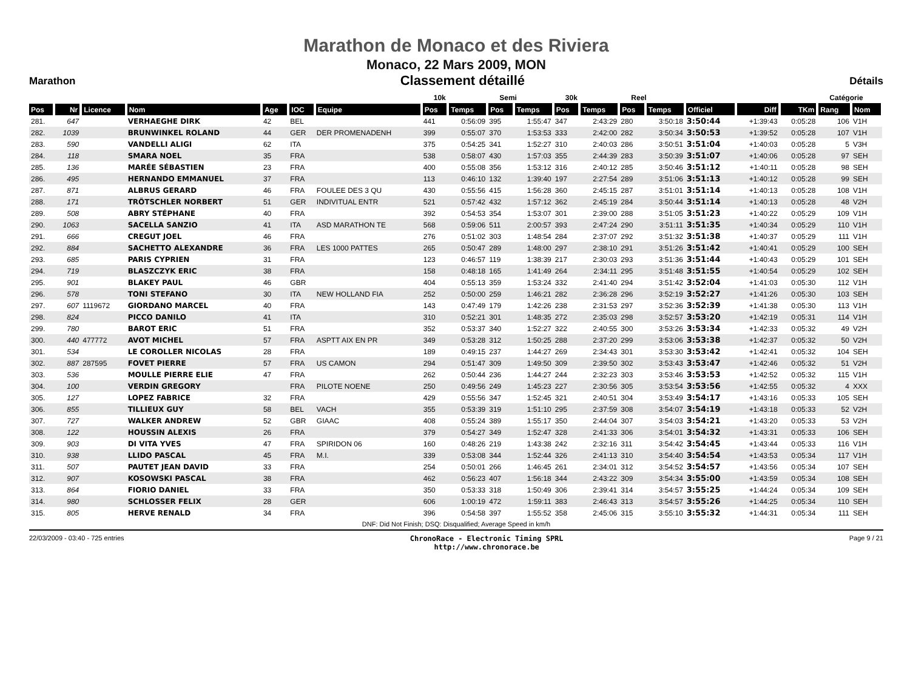Marathon de Monaco et des Riviera
Monaco, 22 Mars 2009, MON
Marathon Classement détaillé Détails
| | | | | | | | 10k | | Semi | | 30k | | Reel | | | | | Catégorie | |
| --- | --- | --- | --- | --- | --- | --- | --- | --- | --- | --- | --- | --- | --- | --- | --- | --- | --- | --- | --- |
| Pos | Nr | Licence | Nom | Age | IOC | Equipe | Pos | Temps | Pos | Temps | Pos | Temps | Pos | Temps | Officiel | Diff | TKm | Rang | Nom |
| 281. | 647 | | VERHAEGHE DIRK | 42 | BEL | | 441 | 0:56:09 | 395 | 1:55:47 | 347 | 2:43:29 | 280 | 3:50:18 | 3:50:44 | +1:39:43 | 0:05:28 | 106 | V1H |
| 282. | 1039 | | BRUNWINKEL ROLAND | 44 | GER | DER PROMENADENH | 399 | 0:55:07 | 370 | 1:53:53 | 333 | 2:42:00 | 282 | 3:50:34 | 3:50:53 | +1:39:52 | 0:05:28 | 107 | V1H |
| 283. | 590 | | VANDELLI ALIGI | 62 | ITA | | 375 | 0:54:25 | 341 | 1:52:27 | 310 | 2:40:03 | 286 | 3:50:51 | 3:51:04 | +1:40:03 | 0:05:28 | 5 | V3H |
| 284. | 118 | | SMARA NOEL | 35 | FRA | | 538 | 0:58:07 | 430 | 1:57:03 | 355 | 2:44:39 | 283 | 3:50:39 | 3:51:07 | +1:40:06 | 0:05:28 | 97 | SEH |
| 285. | 136 | | MARÉE SÉBASTIEN | 23 | FRA | | 400 | 0:55:08 | 356 | 1:53:12 | 316 | 2:40:12 | 285 | 3:50:46 | 3:51:12 | +1:40:11 | 0:05:28 | 98 | SEH |
| 286. | 495 | | HERNANDO EMMANUEL | 37 | FRA | | 113 | 0:46:10 | 132 | 1:39:40 | 197 | 2:27:54 | 289 | 3:51:06 | 3:51:13 | +1:40:12 | 0:05:28 | 99 | SEH |
| 287. | 871 | | ALBRUS GERARD | 46 | FRA | FOULEE DES 3 QU | 430 | 0:55:56 | 415 | 1:56:28 | 360 | 2:45:15 | 287 | 3:51:01 | 3:51:14 | +1:40:13 | 0:05:28 | 108 | V1H |
| 288. | 171 | | TRÖTSCHLER NORBERT | 51 | GER | INDIVITUAL ENTR | 521 | 0:57:42 | 432 | 1:57:12 | 362 | 2:45:19 | 284 | 3:50:44 | 3:51:14 | +1:40:13 | 0:05:28 | 48 | V2H |
| 289. | 508 | | ABRY STÉPHANE | 40 | FRA | | 392 | 0:54:53 | 354 | 1:53:07 | 301 | 2:39:00 | 288 | 3:51:05 | 3:51:23 | +1:40:22 | 0:05:29 | 109 | V1H |
| 290. | 1063 | | SACELLA SANZIO | 41 | ITA | ASD MARATHON TE | 568 | 0:59:06 | 511 | 2:00:57 | 393 | 2:47:24 | 290 | 3:51:11 | 3:51:35 | +1:40:34 | 0:05:29 | 110 | V1H |
| 291. | 666 | | CREGUT JOEL | 46 | FRA | | 276 | 0:51:02 | 303 | 1:48:54 | 284 | 2:37:07 | 292 | 3:51:32 | 3:51:38 | +1:40:37 | 0:05:29 | 111 | V1H |
| 292. | 884 | | SACHETTO ALEXANDRE | 36 | FRA | LES 1000 PATTES | 265 | 0:50:47 | 289 | 1:48:00 | 297 | 2:38:10 | 291 | 3:51:26 | 3:51:42 | +1:40:41 | 0:05:29 | 100 | SEH |
| 293. | 685 | | PARIS CYPRIEN | 31 | FRA | | 123 | 0:46:57 | 119 | 1:38:39 | 217 | 2:30:03 | 293 | 3:51:36 | 3:51:44 | +1:40:43 | 0:05:29 | 101 | SEH |
| 294. | 719 | | BLASZCZYK ERIC | 38 | FRA | | 158 | 0:48:18 | 165 | 1:41:49 | 264 | 2:34:11 | 295 | 3:51:48 | 3:51:55 | +1:40:54 | 0:05:29 | 102 | SEH |
| 295. | 901 | | BLAKEY PAUL | 46 | GBR | | 404 | 0:55:13 | 359 | 1:53:24 | 332 | 2:41:40 | 294 | 3:51:42 | 3:52:04 | +1:41:03 | 0:05:30 | 112 | V1H |
| 296. | 578 | | TONI STEFANO | 30 | ITA | NEW HOLLAND FIA | 252 | 0:50:00 | 259 | 1:46:21 | 282 | 2:36:28 | 296 | 3:52:19 | 3:52:27 | +1:41:26 | 0:05:30 | 103 | SEH |
| 297. | 607 | 1119672 | GIORDANO MARCEL | 40 | FRA | | 143 | 0:47:49 | 179 | 1:42:26 | 238 | 2:31:53 | 297 | 3:52:36 | 3:52:39 | +1:41:38 | 0:05:30 | 113 | V1H |
| 298. | 824 | | PICCO DANILO | 41 | ITA | | 310 | 0:52:21 | 301 | 1:48:35 | 272 | 2:35:03 | 298 | 3:52:57 | 3:53:20 | +1:42:19 | 0:05:31 | 114 | V1H |
| 299. | 780 | | BAROT ERIC | 51 | FRA | | 352 | 0:53:37 | 340 | 1:52:27 | 322 | 2:40:55 | 300 | 3:53:26 | 3:53:34 | +1:42:33 | 0:05:32 | 49 | V2H |
| 300. | 440 | 477772 | AVOT MICHEL | 57 | FRA | ASPTT AIX EN PR | 349 | 0:53:28 | 312 | 1:50:25 | 288 | 2:37:20 | 299 | 3:53:06 | 3:53:38 | +1:42:37 | 0:05:32 | 50 | V2H |
| 301. | 534 | | LE COROLLER NICOLAS | 28 | FRA | | 189 | 0:49:15 | 237 | 1:44:27 | 269 | 2:34:43 | 301 | 3:53:30 | 3:53:42 | +1:42:41 | 0:05:32 | 104 | SEH |
| 302. | 887 | 287595 | FOVET PIERRE | 57 | FRA | US CAMON | 294 | 0:51:47 | 309 | 1:49:50 | 309 | 2:39:50 | 302 | 3:53:43 | 3:53:47 | +1:42:46 | 0:05:32 | 51 | V2H |
| 303. | 536 | | MOULLE PIERRE ELIE | 47 | FRA | | 262 | 0:50:44 | 236 | 1:44:27 | 244 | 2:32:23 | 303 | 3:53:46 | 3:53:53 | +1:42:52 | 0:05:32 | 115 | V1H |
| 304. | 100 | | VERDIN GREGORY | | FRA | PILOTE NOENE | 250 | 0:49:56 | 249 | 1:45:23 | 227 | 2:30:56 | 305 | 3:53:54 | 3:53:56 | +1:42:55 | 0:05:32 | 4 | XXX |
| 305. | 127 | | LOPEZ FABRICE | 32 | FRA | | 429 | 0:55:56 | 347 | 1:52:45 | 321 | 2:40:51 | 304 | 3:53:49 | 3:54:17 | +1:43:16 | 0:05:33 | 105 | SEH |
| 306. | 855 | | TILLIEUX GUY | 58 | BEL | VACH | 355 | 0:53:39 | 319 | 1:51:10 | 295 | 2:37:59 | 308 | 3:54:07 | 3:54:19 | +1:43:18 | 0:05:33 | 52 | V2H |
| 307. | 727 | | WALKER ANDREW | 52 | GBR | GIAAC | 408 | 0:55:24 | 389 | 1:55:17 | 350 | 2:44:04 | 307 | 3:54:03 | 3:54:21 | +1:43:20 | 0:05:33 | 53 | V2H |
| 308. | 122 | | HOUSSIN ALEXIS | 26 | FRA | | 379 | 0:54:27 | 349 | 1:52:47 | 328 | 2:41:33 | 306 | 3:54:01 | 3:54:32 | +1:43:31 | 0:05:33 | 106 | SEH |
| 309. | 903 | | DI VITA YVES | 47 | FRA | SPIRIDON 06 | 160 | 0:48:26 | 219 | 1:43:38 | 242 | 2:32:16 | 311 | 3:54:42 | 3:54:45 | +1:43:44 | 0:05:33 | 116 | V1H |
| 310. | 938 | | LLIDO PASCAL | 45 | FRA | M.I. | 339 | 0:53:08 | 344 | 1:52:44 | 326 | 2:41:13 | 310 | 3:54:40 | 3:54:54 | +1:43:53 | 0:05:34 | 117 | V1H |
| 311. | 507 | | PAUTET JEAN DAVID | 33 | FRA | | 254 | 0:50:01 | 266 | 1:46:45 | 261 | 2:34:01 | 312 | 3:54:52 | 3:54:57 | +1:43:56 | 0:05:34 | 107 | SEH |
| 312. | 907 | | KOSOWSKI PASCAL | 38 | FRA | | 462 | 0:56:23 | 407 | 1:56:18 | 344 | 2:43:22 | 309 | 3:54:34 | 3:55:00 | +1:43:59 | 0:05:34 | 108 | SEH |
| 313. | 864 | | FIORIO DANIEL | 33 | FRA | | 350 | 0:53:33 | 318 | 1:50:49 | 306 | 2:39:41 | 314 | 3:54:57 | 3:55:25 | +1:44:24 | 0:05:34 | 109 | SEH |
| 314. | 980 | | SCHLOSSER FELIX | 28 | GER | | 606 | 1:00:19 | 472 | 1:59:11 | 383 | 2:46:43 | 313 | 3:54:57 | 3:55:26 | +1:44:25 | 0:05:34 | 110 | SEH |
| 315. | 805 | | HERVE RENALD | 34 | FRA | | 396 | 0:54:58 | 397 | 1:55:52 | 358 | 2:45:06 | 315 | 3:55:10 | 3:55:32 | +1:44:31 | 0:05:34 | 111 | SEH |
DNF: Did Not Finish; DSQ: Disqualified; Average Speed in km/h
22/03/2009 - 03:40 - 725 entries ChronoRace - Electronic Timing SPRL
http://www.chronorace.be Page 9 / 21